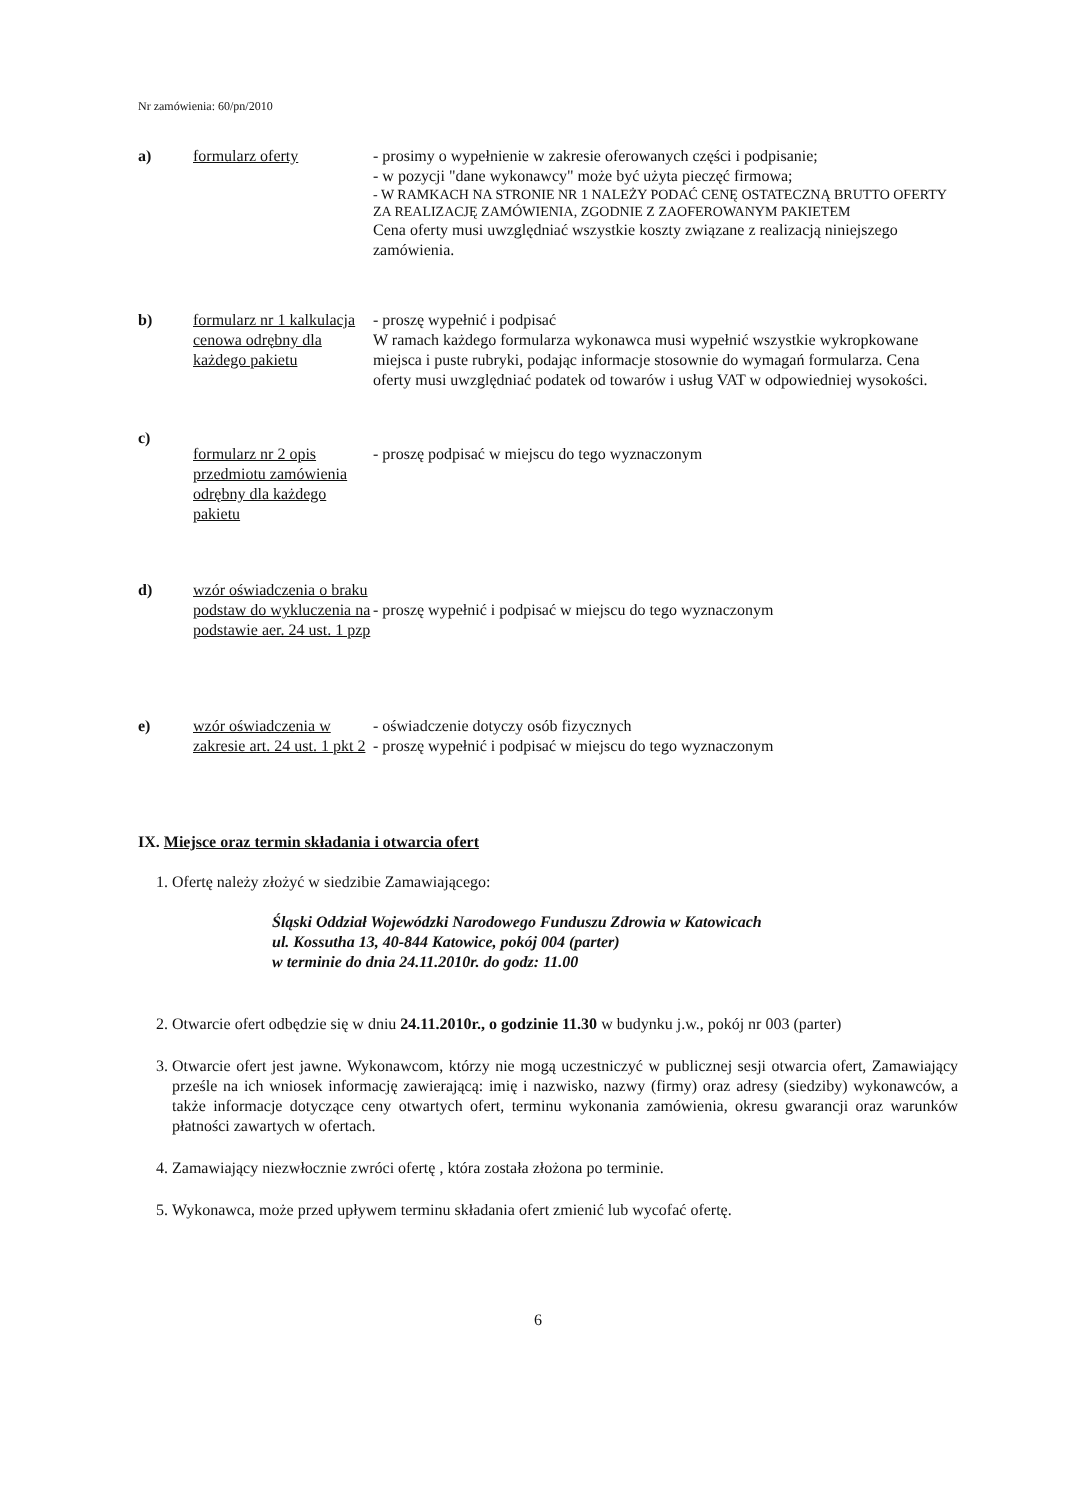Nr zamówienia: 60/pn/2010
a) formularz oferty - prosimy o wypełnienie w zakresie oferowanych części i podpisanie;
- w pozycji "dane wykonawcy" może być użyta pieczęć firmowa;
- W RAMKACH NA STRONIE NR 1 NALEŻY PODAĆ CENĘ OSTATECZNĄ BRUTTO OFERTY ZA REALIZACJĘ ZAMÓWIENIA, ZGODNIE Z ZAOFEROWANYM PAKIETEM
Cena oferty musi uwzględniać wszystkie koszty związane z realizacją niniejszego zamówienia.
b) formularz nr 1 kalkulacja cenowa odrębny dla każdego pakietu
- proszę wypełnić i podpisać
W ramach każdego formularza wykonawca musi wypełnić wszystkie wykropkowane miejsca i puste rubryki, podając informacje stosownie do wymagań formularza. Cena oferty musi uwzględniać podatek od towarów i usług VAT w odpowiedniej wysokości.
c)
formularz nr 2 opis przedmiotu zamówienia odrębny dla każdego pakietu
- proszę podpisać w miejscu do tego wyznaczonym
d) wzór oświadczenia o braku podstaw do wykluczenia na podstawie aer. 24 ust. 1 pzp
- proszę wypełnić i podpisać w miejscu do tego wyznaczonym
e) wzór oświadczenia w zakresie art. 24 ust. 1 pkt 2
- oświadczenie dotyczy osób fizycznych
- proszę wypełnić i podpisać w miejscu do tego wyznaczonym
IX. Miejsce oraz termin składania i otwarcia ofert
1. Ofertę należy złożyć w siedzibie Zamawiającego:
Śląski Oddział Wojewódzki Narodowego Funduszu Zdrowia w Katowicach
ul. Kossutha 13, 40-844 Katowice, pokój 004 (parter)
w terminie do dnia 24.11.2010r. do godz: 11.00
2. Otwarcie ofert odbędzie się w dniu 24.11.2010r., o godzinie 11.30 w budynku j.w., pokój nr 003 (parter)
3. Otwarcie ofert jest jawne. Wykonawcom, którzy nie mogą uczestniczyć w publicznej sesji otwarcia ofert, Zamawiający prześle na ich wniosek informację zawierającą: imię i nazwisko, nazwy (firmy) oraz adresy (siedziby) wykonawców, a także informacje dotyczące ceny otwartych ofert, terminu wykonania zamówienia, okresu gwarancji oraz warunków płatności zawartych w ofertach.
4. Zamawiający niezwłocznie zwróci ofertę , która została złożona po terminie.
5. Wykonawca, może przed upływem terminu składania ofert zmienić lub wycofać ofertę.
6